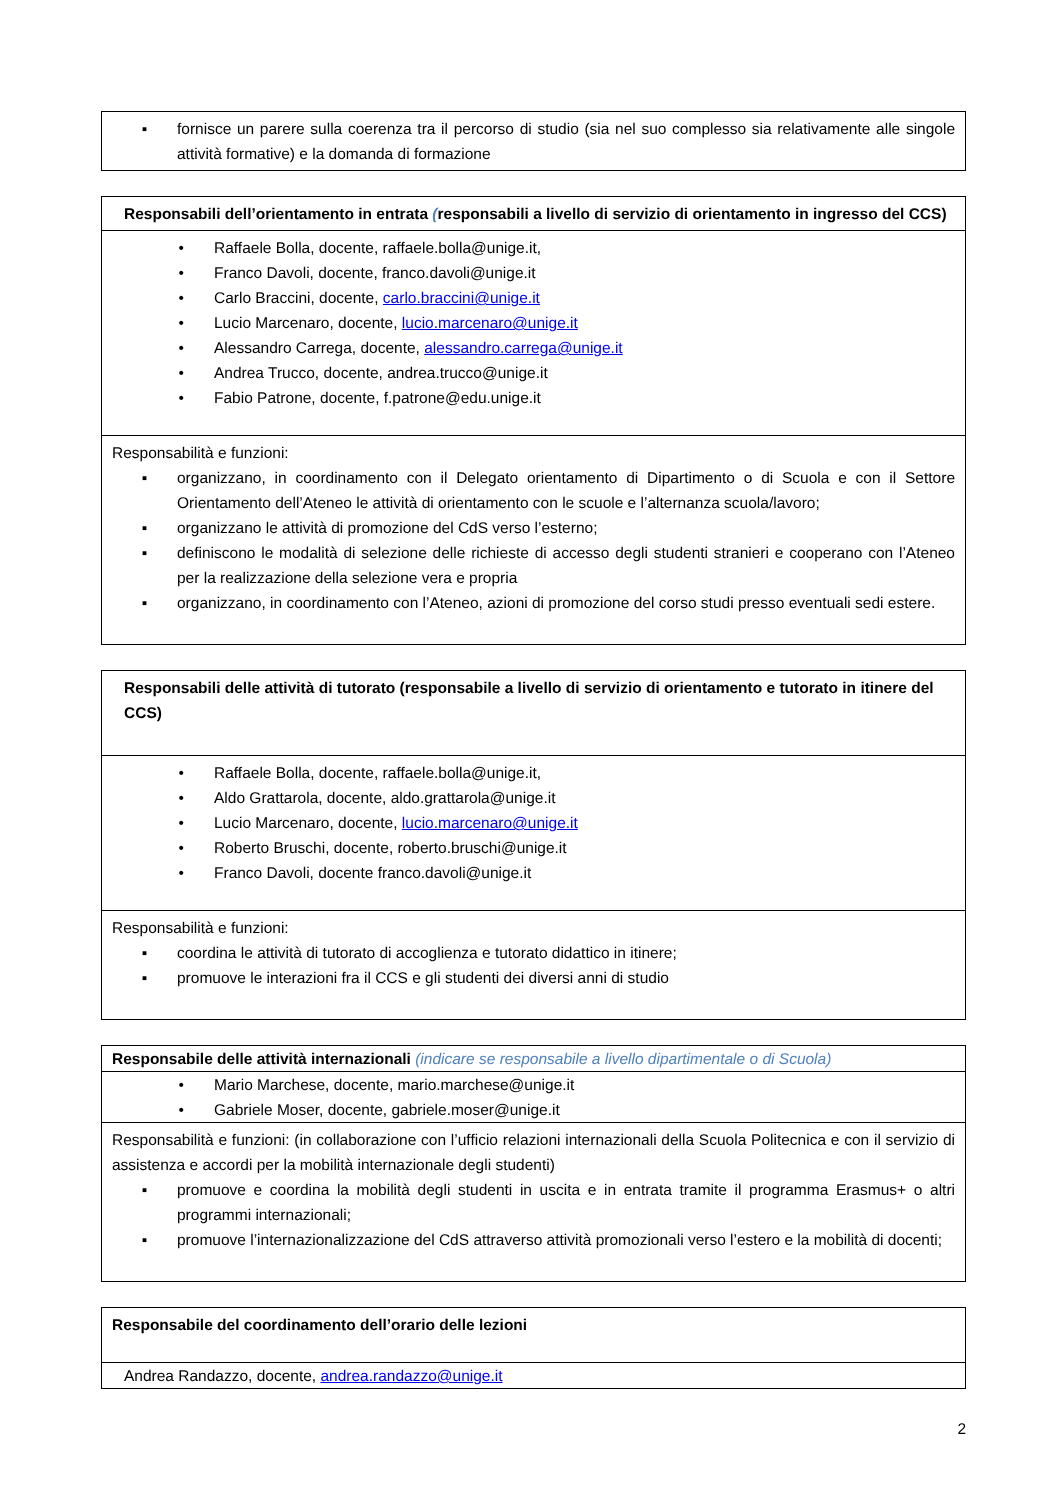| ▪ fornisce un parere sulla coerenza tra il percorso di studio (sia nel suo complesso sia relativamente alle singole attività formative) e la domanda di formazione |
| Responsabili dell’orientamento in entrata ( responsabili a livello di servizio di orientamento in ingresso del CCS) |
| • Raffaele Bolla, docente, raffaele.bolla@unige.it, • Franco Davoli, docente, franco.davoli@unige.it • Carlo Braccini, docente, carlo.braccini@unige.it • Lucio Marcenaro, docente, lucio.marcenaro@unige.it • Alessandro Carrega, docente, alessandro.carrega@unige.it • Andrea Trucco, docente, andrea.trucco@unige.it • Fabio Patrone, docente, f.patrone@edu.unige.it |
| Responsabilità e funzioni: ▪ organizzano, in coordinamento con il Delegato orientamento di Dipartimento o di Scuola e con il Settore Orientamento dell’Ateneo le attività di orientamento con le scuole e l’alternanza scuola/lavoro; ▪ organizzano le attività di promozione del CdS verso l’esterno; ▪ definiscono le modalità di selezione delle richieste di accesso degli studenti stranieri e cooperano con l’Ateneo per la realizzazione della selezione vera e propria ▪ organizzano, in coordinamento con l’Ateneo, azioni di promozione del corso studi presso eventuali sedi estere. |
| Responsabili delle attività di tutorato (responsabile a livello di servizio di orientamento e tutorato in itinere del CCS) |
| • Raffaele Bolla, docente, raffaele.bolla@unige.it, • Aldo Grattarola, docente, aldo.grattarola@unige.it • Lucio Marcenaro, docente, lucio.marcenaro@unige.it • Roberto Bruschi, docente, roberto.bruschi@unige.it • Franco Davoli, docente franco.davoli@unige.it |
| Responsabilità e funzioni: ▪ coordina le attività di tutorato di accoglienza e tutorato didattico in itinere; ▪ promuove le interazioni fra il CCS e gli studenti dei diversi anni di studio |
| Responsabile delle attività internazionali (indicare se responsabile a livello dipartimentale o di Scuola) |
| • Mario Marchese, docente, mario.marchese@unige.it • Gabriele Moser, docente, gabriele.moser@unige.it |
| Responsabilità e funzioni: (in collaborazione con l’ufficio relazioni internazionali della Scuola Politecnica e con il servizio di assistenza e accordi per la mobilità internazionale degli studenti) ▪ promuove e coordina la mobilità degli studenti in uscita e in entrata tramite il programma Erasmus+ o altri programmi internazionali; ▪ promuove l’internazionalizzazione del CdS attraverso attività promozionali verso l’estero e la mobilità di docenti; |
| Responsabile del coordinamento dell’orario delle lezioni |
| Andrea Randazzo, docente, andrea.randazzo@unige.it |
2